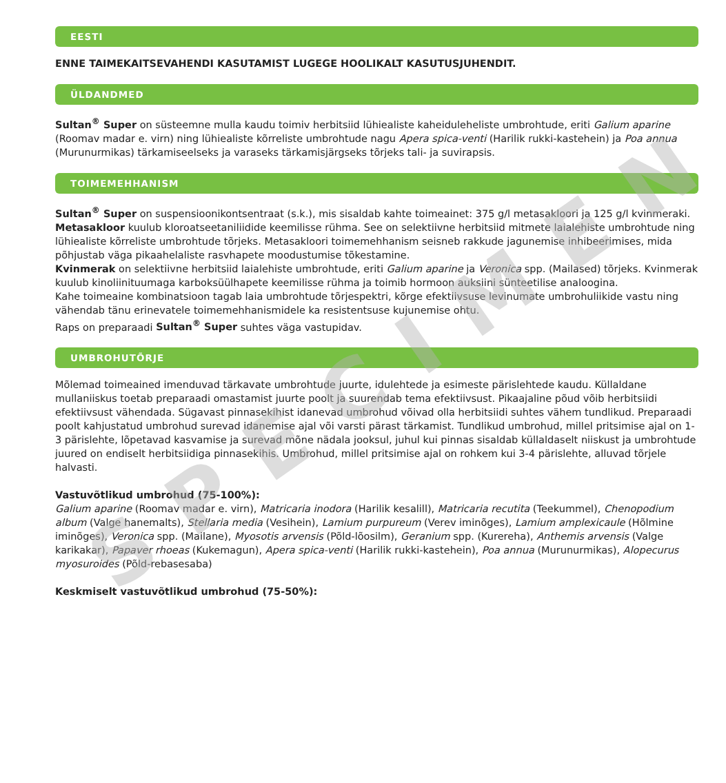SPECIMEN
EESTI
ENNE TAIMEKAITSEVAHENDI KASUTAMIST LUGEGE HOOLIKALT KASUTUSJUHENDIT.
ÜLDANDMED
Sultan<sup>®</sup> Super on süsteemne mulla kaudu toimiv herbitsiid lühiealiste kaheiduleheliste umbrohtude, eriti Galium aparine (Roomav madar e. virn) ning lühiealiste kõrreliste umbrohtude nagu Apera spica-venti (Harilik rukki-kastehein) ja Poa annua (Murunurmikas) tärkamiseelseks ja varaseks tärkamisjärgseks tõrjeks tali- ja suvirapsis.
TOIMEMEHHANISM
Sultan<sup>®</sup> Super on suspensioonikontsentraat (s.k.), mis sisaldab kahte toimeainet: 375 g/l metasakloori ja 125 g/l kvinmeraki.
Metasakloor kuulub kloroatseetaniliidide keemilisse rühma. See on selektiivne herbitsiid mitmete laialehiste umbrohtude ning lühiealiste kõrreliste umbrohtude tõrjeks. Metasakloori toimemehhanism seisneb rakkude jagunemise inhibeerimises, mida põhjustab väga pikaahelaliste rasvhapete moodustumise tõkestamine.
Kvinmerak on selektiivne herbitsiid laialehiste umbrohtude, eriti Galium aparine ja Veronica spp. (Mailased) tõrjeks. Kvinmerak kuulub kinoliinituumaga karboksüülhapete keemilisse rühma ja toimib hormoon auksiini sünteetilise analoogina.
Kahe toimeaine kombinatsioon tagab laia umbrohtude tõrjespektri, kõrge efektiivsuse levinumate umbrohuliikide vastu ning vähendab tänu erinevatele toimemehhanismidele ka resistentsuse kujunemise ohtu.
Raps on preparaadi Sultan<sup>®</sup> Super suhtes väga vastupidav.
UMBROHUTÕRJE
Mõlemad toimeained imenduvad tärkavate umbrohtude juurte, idulehtede ja esimeste pärislehtede kaudu. Küllaldane mullaniiskus toetab preparaadi omastamist juurte poolt ja suurendab tema efektiivsust. Pikaajaline põud võib herbitsiidi efektiivsust vähendada. Sügavast pinnasekihist idanevad umbrohud võivad olla herbitsiidi suhtes vähem tundlikud. Preparaadi poolt kahjustatud umbrohud surevad idanemise ajal või varsti pärast tärkamist. Tundlikud umbrohud, millel pritsimise ajal on 1-3 pärislehte, lõpetavad kasvamise ja surevad mõne nädala jooksul, juhul kui pinnas sisaldab küllaldaselt niiskust ja umbrohtude juured on endiselt herbitsiidiga pinnasekihis. Umbrohud, millel pritsimise ajal on rohkem kui 3-4 pärislehte, alluvad tõrjele halvasti.
Vastuvõtlikud umbrohud (75-100%):
Galium aparine (Roomav madar e. virn), Matricaria inodora (Harilik kesalill), Matricaria recutita (Teekummel), Chenopodium album (Valge hanemalts), Stellaria media (Vesihein), Lamium purpureum (Verev iminõges), Lamium amplexicaule (Hõlmine iminõges), Veronica spp. (Mailane), Myosotis arvensis (Põld-lõosilm), Geranium spp. (Kurereha), Anthemis arvensis (Valge karikakar), Papaver rhoeas (Kukemagun), Apera spica-venti (Harilik rukki-kastehein), Poa annua (Murunurmikas), Alopecurus myosuroides (Põld-rebasesaba)
Keskmiselt vastuvõtlikud umbrohud (75-50%):